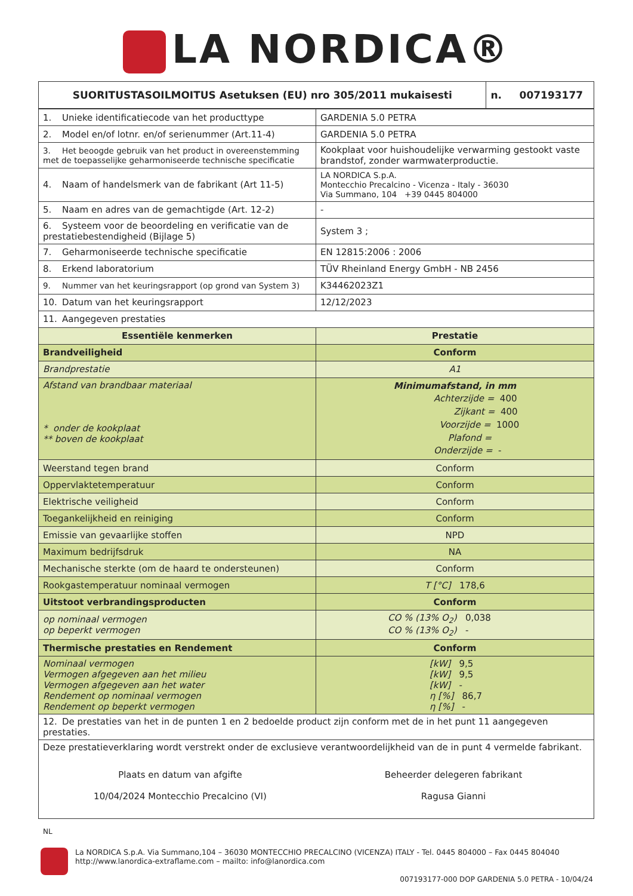LA NORDICA®
| SUORITUSTASOILMOITUS Asetuksen (EU) nro 305/2011 mukaisesti | n. 007193177 |
| 1. Unieke identificatiecode van het producttype | GARDENIA 5.0 PETRA |
| 2. Model en/of lotnr. en/of serienummer (Art.11-4) | GARDENIA 5.0 PETRA |
| 3. Het beoogde gebruik van het product in overeenstemming met de toepasselijke geharmoniseerde technische specificatie | Kookplaat voor huishoudelijke verwarming gestookt vaste brandstof, zonder warmwaterproductie. |
| 4. Naam of handelsmerk van de fabrikant (Art 11-5) | LA NORDICA S.p.A. Montecchio Precalcino - Vicenza - Italy - 36030 Via Summano, 104 +39 0445 804000 |
| 5. Naam en adres van de gemachtigde (Art. 12-2) | - |
| 6. Systeem voor de beoordeling en verificatie van de prestatiebestendigheid (Bijlage 5) | System 3 ; |
| 7. Geharmoniseerde technische specificatie | EN 12815:2006 : 2006 |
| 8. Erkend laboratorium | TÜV Rheinland Energy GmbH - NB 2456 |
| 9. Nummer van het keuringsrapport (op grond van System 3) | K34462023Z1 |
| 10. Datum van het keuringsrapport | 12/12/2023 |
| 11. Aangegeven prestaties | |
| Essentiële kenmerken | Prestatie |
| Brandveiligheid | Conform |
| Brandprestatie | A1 |
| Afstand van brandbaar materiaal * onder de kookplaat ** boven de kookplaat | Minimumafstand, in mm Achterzijde = 400 Zijkant = 400 Voorzijde = 1000 Plafond = Onderzijde = - |
| Weerstand tegen brand | Conform |
| Oppervlaktetemperatuur | Conform |
| Elektrische veiligheid | Conform |
| Toegankelijkheid en reiniging | Conform |
| Emissie van gevaarlijke stoffen | NPD |
| Maximum bedrijfsdruk | NA |
| Mechanische sterkte (om de haard te ondersteunen) | Conform |
| Rookgastemperatuur nominaal vermogen | T [°C] 178,6 |
| Uitstoot verbrandingsproducten | Conform |
| op nominaal vermogen op beperkt vermogen | CO % (13% O<sub>2</sub>) 0,038 CO % (13% O<sub>2</sub>) - |
| Thermische prestaties en Rendement | Conform |
| Nominaal vermogen Vermogen afgegeven aan het milieu Vermogen afgegeven aan het water Rendement op nominaal vermogen Rendement op beperkt vermogen | [kW] 9,5 [kW] 9,5 [kW] - η [%] 86,7 η [%] - |
| 12. De prestaties van het in de punten 1 en 2 bedoelde product zijn conform met de in het punt 11 aangegeven prestaties. | |
| Deze prestatieverklaring wordt verstrekt onder de exclusieve verantwoordelijkheid van de in punt 4 vermelde fabrikant. Plaats en datum van afgifte 10/04/2024 Montecchio Precalcino (VI) Beheerder delegeren fabrikant Ragusa Gianni | |
NL
La NORDICA S.p.A. Via Summano,104 – 36030 MONTECCHIO PRECALCINO (VICENZA) ITALY - Tel. 0445 804000 – Fax 0445 804040
http://www.lanordica-extraflame.com – mailto: info@lanordica.com
007193177-000 DOP GARDENIA 5.0 PETRA - 10/04/24